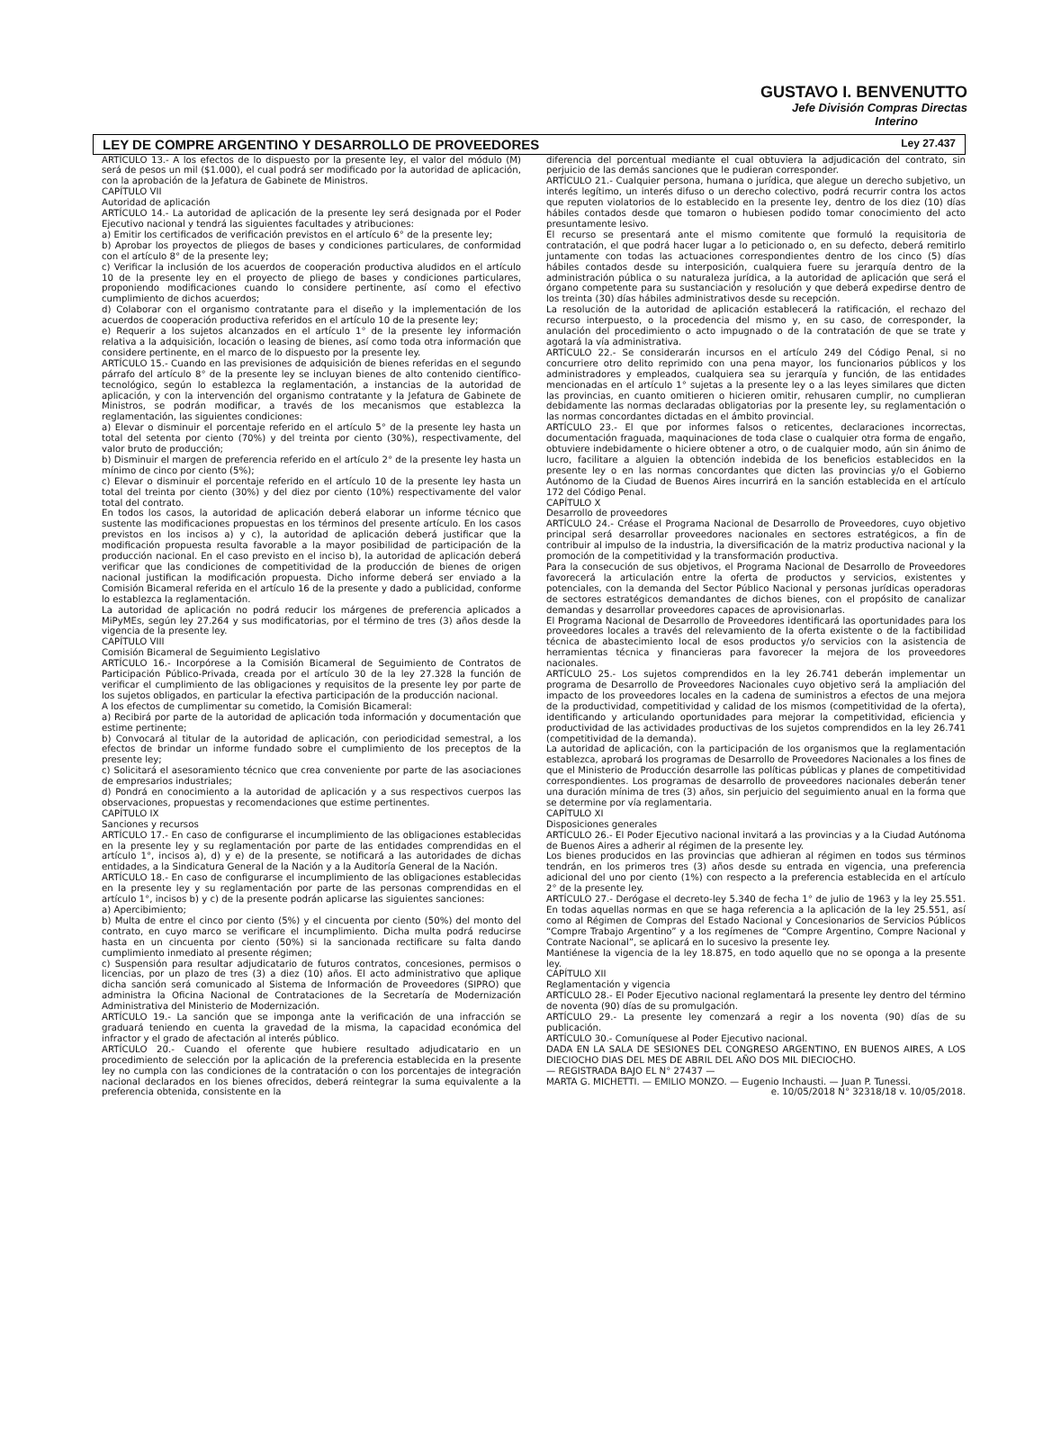GUSTAVO I. BENVENUTTO
Jefe División Compras Directas
Interino
LEY DE COMPRE ARGENTINO Y DESARROLLO DE PROVEEDORES Ley 27.437
ARTÍCULO 13.- A los efectos de lo dispuesto por la presente ley, el valor del módulo (M) será de pesos un mil ($1.000), el cual podrá ser modificado por la autoridad de aplicación, con la aprobación de la Jefatura de Gabinete de Ministros.
CAPÍTULO VII
Autoridad de aplicación
ARTÍCULO 14.- La autoridad de aplicación de la presente ley será designada por el Poder Ejecutivo nacional y tendrá las siguientes facultades y atribuciones:
a) Emitir los certificados de verificación previstos en el artículo 6° de la presente ley;
b) Aprobar los proyectos de pliegos de bases y condiciones particulares, de conformidad con el artículo 8° de la presente ley;
c) Verificar la inclusión de los acuerdos de cooperación productiva aludidos en el artículo 10 de la presente ley en el proyecto de pliego de bases y condiciones particulares, proponiendo modificaciones cuando lo considere pertinente, así como el efectivo cumplimiento de dichos acuerdos;
d) Colaborar con el organismo contratante para el diseño y la implementación de los acuerdos de cooperación productiva referidos en el artículo 10 de la presente ley;
e) Requerir a los sujetos alcanzados en el artículo 1° de la presente ley información relativa a la adquisición, locación o leasing de bienes, así como toda otra información que considere pertinente, en el marco de lo dispuesto por la presente ley.
ARTÍCULO 15.- Cuando en las previsiones de adquisición de bienes referidas en el segundo párrafo del artículo 8° de la presente ley se incluyan bienes de alto contenido científico-tecnológico, según lo establezca la reglamentación, a instancias de la autoridad de aplicación, y con la intervención del organismo contratante y la Jefatura de Gabinete de Ministros, se podrán modificar, a través de los mecanismos que establezca la reglamentación, las siguientes condiciones:
a) Elevar o disminuir el porcentaje referido en el artículo 5° de la presente ley hasta un total del setenta por ciento (70%) y del treinta por ciento (30%), respectivamente, del valor bruto de producción;
b) Disminuir el margen de preferencia referido en el artículo 2° de la presente ley hasta un mínimo de cinco por ciento (5%);
c) Elevar o disminuir el porcentaje referido en el artículo 10 de la presente ley hasta un total del treinta por ciento (30%) y del diez por ciento (10%) respectivamente del valor total del contrato.
En todos los casos, la autoridad de aplicación deberá elaborar un informe técnico que sustente las modificaciones propuestas en los términos del presente artículo. En los casos previstos en los incisos a) y c), la autoridad de aplicación deberá justificar que la modificación propuesta resulta favorable a la mayor posibilidad de participación de la producción nacional. En el caso previsto en el inciso b), la autoridad de aplicación deberá verificar que las condiciones de competitividad de la producción de bienes de origen nacional justifican la modificación propuesta. Dicho informe deberá ser enviado a la Comisión Bicameral referida en el artículo 16 de la presente y dado a publicidad, conforme lo establezca la reglamentación.
La autoridad de aplicación no podrá reducir los márgenes de preferencia aplicados a MiPyMEs, según ley 27.264 y sus modificatorias, por el término de tres (3) años desde la vigencia de la presente ley.
CAPÍTULO VIII
Comisión Bicameral de Seguimiento Legislativo
ARTÍCULO 16.- Incorpórese a la Comisión Bicameral de Seguimiento de Contratos de Participación Público-Privada, creada por el artículo 30 de la ley 27.328 la función de verificar el cumplimiento de las obligaciones y requisitos de la presente ley por parte de los sujetos obligados, en particular la efectiva participación de la producción nacional.
A los efectos de cumplimentar su cometido, la Comisión Bicameral:
a) Recibirá por parte de la autoridad de aplicación toda información y documentación que estime pertinente;
b) Convocará al titular de la autoridad de aplicación, con periodicidad semestral, a los efectos de brindar un informe fundado sobre el cumplimiento de los preceptos de la presente ley;
c) Solicitará el asesoramiento técnico que crea conveniente por parte de las asociaciones de empresarios industriales;
d) Pondrá en conocimiento a la autoridad de aplicación y a sus respectivos cuerpos las observaciones, propuestas y recomendaciones que estime pertinentes.
CAPÍTULO IX
Sanciones y recursos
ARTÍCULO 17.- En caso de configurarse el incumplimiento de las obligaciones establecidas en la presente ley y su reglamentación por parte de las entidades comprendidas en el artículo 1°, incisos a), d) y e) de la presente, se notificará a las autoridades de dichas entidades, a la Sindicatura General de la Nación y a la Auditoría General de la Nación.
ARTÍCULO 18.- En caso de configurarse el incumplimiento de las obligaciones establecidas en la presente ley y su reglamentación por parte de las personas comprendidas en el artículo 1°, incisos b) y c) de la presente podrán aplicarse las siguientes sanciones:
a) Apercibimiento;
b) Multa de entre el cinco por ciento (5%) y el cincuenta por ciento (50%) del monto del contrato, en cuyo marco se verificare el incumplimiento. Dicha multa podrá reducirse hasta en un cincuenta por ciento (50%) si la sancionada rectificare su falta dando cumplimiento inmediato al presente régimen;
c) Suspensión para resultar adjudicatario de futuros contratos, concesiones, permisos o licencias, por un plazo de tres (3) a diez (10) años. El acto administrativo que aplique dicha sanción será comunicado al Sistema de Información de Proveedores (SIPRO) que administra la Oficina Nacional de Contrataciones de la Secretaría de Modernización Administrativa del Ministerio de Modernización.
ARTÍCULO 19.- La sanción que se imponga ante la verificación de una infracción se graduará teniendo en cuenta la gravedad de la misma, la capacidad económica del infractor y el grado de afectación al interés público.
ARTÍCULO 20.- Cuando el oferente que hubiere resultado adjudicatario en un procedimiento de selección por la aplicación de la preferencia establecida en la presente ley no cumpla con las condiciones de la contratación o con los porcentajes de integración nacional declarados en los bienes ofrecidos, deberá reintegrar la suma equivalente a la preferencia obtenida, consistente en la
diferencia del porcentual mediante el cual obtuviera la adjudicación del contrato, sin perjuicio de las demás sanciones que le pudieran corresponder.
ARTÍCULO 21.- Cualquier persona, humana o jurídica, que alegue un derecho subjetivo, un interés legítimo, un interés difuso o un derecho colectivo, podrá recurrir contra los actos que reputen violatorios de lo establecido en la presente ley, dentro de los diez (10) días hábiles contados desde que tomaron o hubiesen podido tomar conocimiento del acto presuntamente lesivo.
El recurso se presentará ante el mismo comitente que formuló la requisitoria de contratación, el que podrá hacer lugar a lo peticionado o, en su defecto, deberá remitirlo juntamente con todas las actuaciones correspondientes dentro de los cinco (5) días hábiles contados desde su interposición, cualquiera fuere su jerarquía dentro de la administración pública o su naturaleza jurídica, a la autoridad de aplicación que será el órgano competente para su sustanciación y resolución y que deberá expedirse dentro de los treinta (30) días hábiles administrativos desde su recepción.
La resolución de la autoridad de aplicación establecerá la ratificación, el rechazo del recurso interpuesto, o la procedencia del mismo y, en su caso, de corresponder, la anulación del procedimiento o acto impugnado o de la contratación de que se trate y agotará la vía administrativa.
ARTÍCULO 22.- Se considerarán incursos en el artículo 249 del Código Penal, si no concurriere otro delito reprimido con una pena mayor, los funcionarios públicos y los administradores y empleados, cualquiera sea su jerarquía y función, de las entidades mencionadas en el artículo 1° sujetas a la presente ley o a las leyes similares que dicten las provincias, en cuanto omitieren o hicieren omitir, rehusaren cumplir, no cumplieran debidamente las normas declaradas obligatorias por la presente ley, su reglamentación o las normas concordantes dictadas en el ámbito provincial.
ARTÍCULO 23.- El que por informes falsos o reticentes, declaraciones incorrectas, documentación fraguada, maquinaciones de toda clase o cualquier otra forma de engaño, obtuviere indebidamente o hiciere obtener a otro, o de cualquier modo, aún sin ánimo de lucro, facilitare a alguien la obtención indebida de los beneficios establecidos en la presente ley o en las normas concordantes que dicten las provincias y/o el Gobierno Autónomo de la Ciudad de Buenos Aires incurrirá en la sanción establecida en el artículo 172 del Código Penal.
CAPÍTULO X
Desarrollo de proveedores
ARTÍCULO 24.- Créase el Programa Nacional de Desarrollo de Proveedores, cuyo objetivo principal será desarrollar proveedores nacionales en sectores estratégicos, a fin de contribuir al impulso de la industria, la diversificación de la matriz productiva nacional y la promoción de la competitividad y la transformación productiva.
Para la consecución de sus objetivos, el Programa Nacional de Desarrollo de Proveedores favorecerá la articulación entre la oferta de productos y servicios, existentes y potenciales, con la demanda del Sector Público Nacional y personas jurídicas operadoras de sectores estratégicos demandantes de dichos bienes, con el propósito de canalizar demandas y desarrollar proveedores capaces de aprovisionarlas.
El Programa Nacional de Desarrollo de Proveedores identificará las oportunidades para los proveedores locales a través del relevamiento de la oferta existente o de la factibilidad técnica de abastecimiento local de esos productos y/o servicios con la asistencia de herramientas técnica y financieras para favorecer la mejora de los proveedores nacionales.
ARTÍCULO 25.- Los sujetos comprendidos en la ley 26.741 deberán implementar un programa de Desarrollo de Proveedores Nacionales cuyo objetivo será la ampliación del impacto de los proveedores locales en la cadena de suministros a efectos de una mejora de la productividad, competitividad y calidad de los mismos (competitividad de la oferta), identificando y articulando oportunidades para mejorar la competitividad, eficiencia y productividad de las actividades productivas de los sujetos comprendidos en la ley 26.741 (competitividad de la demanda).
La autoridad de aplicación, con la participación de los organismos que la reglamentación establezca, aprobará los programas de Desarrollo de Proveedores Nacionales a los fines de que el Ministerio de Producción desarrolle las políticas públicas y planes de competitividad correspondientes. Los programas de desarrollo de proveedores nacionales deberán tener una duración mínima de tres (3) años, sin perjuicio del seguimiento anual en la forma que se determine por vía reglamentaria.
CAPÍTULO XI
Disposiciones generales
ARTÍCULO 26.- El Poder Ejecutivo nacional invitará a las provincias y a la Ciudad Autónoma de Buenos Aires a adherir al régimen de la presente ley.
Los bienes producidos en las provincias que adhieran al régimen en todos sus términos tendrán, en los primeros tres (3) años desde su entrada en vigencia, una preferencia adicional del uno por ciento (1%) con respecto a la preferencia establecida en el artículo 2° de la presente ley.
ARTÍCULO 27.- Derógase el decreto-ley 5.340 de fecha 1° de julio de 1963 y la ley 25.551. En todas aquellas normas en que se haga referencia a la aplicación de la ley 25.551, así como al Régimen de Compras del Estado Nacional y Concesionarios de Servicios Públicos “Compre Trabajo Argentino” y a los regímenes de “Compre Argentino, Compre Nacional y Contrate Nacional”, se aplicará en lo sucesivo la presente ley.
Mantiénese la vigencia de la ley 18.875, en todo aquello que no se oponga a la presente ley.
CAPÍTULO XII
Reglamentación y vigencia
ARTÍCULO 28.- El Poder Ejecutivo nacional reglamentará la presente ley dentro del término de noventa (90) días de su promulgación.
ARTÍCULO 29.- La presente ley comenzará a regir a los noventa (90) días de su publicación.
ARTÍCULO 30.- Comuníquese al Poder Ejecutivo nacional.
DADA EN LA SALA DE SESIONES DEL CONGRESO ARGENTINO, EN BUENOS AIRES, A LOS DIECIOCHO DIAS DEL MES DE ABRIL DEL AÑO DOS MIL DIECIOCHO.
— REGISTRADA BAJO EL N° 27437 —
MARTA G. MICHETTI. — EMILIO MONZO. — Eugenio Inchausti. — Juan P. Tunessi.
e. 10/05/2018 N° 32318/18 v. 10/05/2018.